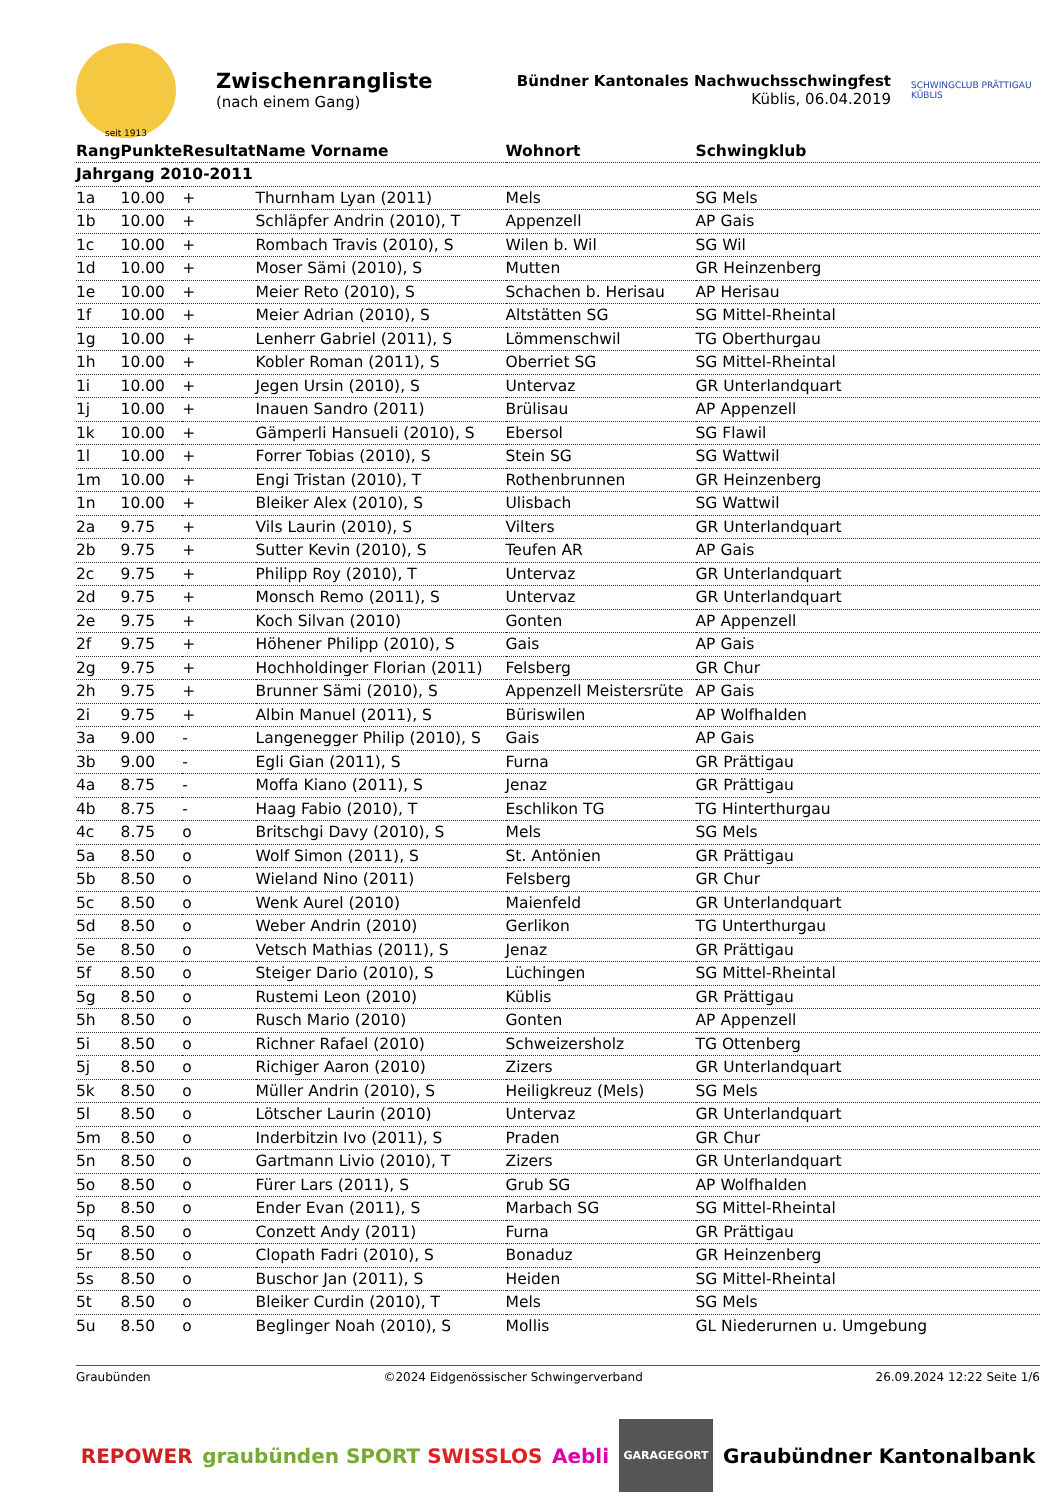seit 1913
Zwischenrangliste
(nach einem Gang)
Bündner Kantonales Nachwuchsschwingfest
Küblis, 06.04.2019
SCHWINGCLUB PRÄTTIGAU KÜBLIS
| Rang | Punkte | Resultat | Name Vorname | Wohnort | Schwingklub |
| --- | --- | --- | --- | --- | --- |
| Jahrgang 2010-2011 | | | | | |
| 1a | 10.00 | + | Thurnham Lyan (2011) | Mels | SG Mels |
| 1b | 10.00 | + | Schläpfer Andrin (2010), T | Appenzell | AP Gais |
| 1c | 10.00 | + | Rombach Travis (2010), S | Wilen b. Wil | SG Wil |
| 1d | 10.00 | + | Moser Sämi (2010), S | Mutten | GR Heinzenberg |
| 1e | 10.00 | + | Meier Reto (2010), S | Schachen b. Herisau | AP Herisau |
| 1f | 10.00 | + | Meier Adrian (2010), S | Altstätten SG | SG Mittel-Rheintal |
| 1g | 10.00 | + | Lenherr Gabriel (2011), S | Lömmenschwil | TG Oberthurgau |
| 1h | 10.00 | + | Kobler Roman (2011), S | Oberriet SG | SG Mittel-Rheintal |
| 1i | 10.00 | + | Jegen Ursin (2010), S | Untervaz | GR Unterlandquart |
| 1j | 10.00 | + | Inauen Sandro (2011) | Brülisau | AP Appenzell |
| 1k | 10.00 | + | Gämperli Hansueli (2010), S | Ebersol | SG Flawil |
| 1l | 10.00 | + | Forrer Tobias (2010), S | Stein SG | SG Wattwil |
| 1m | 10.00 | + | Engi Tristan (2010), T | Rothenbrunnen | GR Heinzenberg |
| 1n | 10.00 | + | Bleiker Alex (2010), S | Ulisbach | SG Wattwil |
| 2a | 9.75 | + | Vils Laurin (2010), S | Vilters | GR Unterlandquart |
| 2b | 9.75 | + | Sutter Kevin (2010), S | Teufen AR | AP Gais |
| 2c | 9.75 | + | Philipp Roy (2010), T | Untervaz | GR Unterlandquart |
| 2d | 9.75 | + | Monsch Remo (2011), S | Untervaz | GR Unterlandquart |
| 2e | 9.75 | + | Koch Silvan (2010) | Gonten | AP Appenzell |
| 2f | 9.75 | + | Höhener Philipp (2010), S | Gais | AP Gais |
| 2g | 9.75 | + | Hochholdinger Florian (2011) | Felsberg | GR Chur |
| 2h | 9.75 | + | Brunner Sämi (2010), S | Appenzell Meistersrüte | AP Gais |
| 2i | 9.75 | + | Albin Manuel (2011), S | Büriswilen | AP Wolfhalden |
| 3a | 9.00 | - | Langenegger Philip (2010), S | Gais | AP Gais |
| 3b | 9.00 | - | Egli Gian (2011), S | Furna | GR Prättigau |
| 4a | 8.75 | - | Moffa Kiano (2011), S | Jenaz | GR Prättigau |
| 4b | 8.75 | - | Haag Fabio (2010), T | Eschlikon TG | TG Hinterthurgau |
| 4c | 8.75 | o | Britschgi Davy (2010), S | Mels | SG Mels |
| 5a | 8.50 | o | Wolf Simon (2011), S | St. Antönien | GR Prättigau |
| 5b | 8.50 | o | Wieland Nino (2011) | Felsberg | GR Chur |
| 5c | 8.50 | o | Wenk Aurel (2010) | Maienfeld | GR Unterlandquart |
| 5d | 8.50 | o | Weber Andrin (2010) | Gerlikon | TG Unterthurgau |
| 5e | 8.50 | o | Vetsch Mathias (2011), S | Jenaz | GR Prättigau |
| 5f | 8.50 | o | Steiger Dario (2010), S | Lüchingen | SG Mittel-Rheintal |
| 5g | 8.50 | o | Rustemi Leon (2010) | Küblis | GR Prättigau |
| 5h | 8.50 | o | Rusch Mario (2010) | Gonten | AP Appenzell |
| 5i | 8.50 | o | Richner Rafael (2010) | Schweizersholz | TG Ottenberg |
| 5j | 8.50 | o | Richiger Aaron (2010) | Zizers | GR Unterlandquart |
| 5k | 8.50 | o | Müller Andrin (2010), S | Heiligkreuz (Mels) | SG Mels |
| 5l | 8.50 | o | Lötscher Laurin (2010) | Untervaz | GR Unterlandquart |
| 5m | 8.50 | o | Inderbitzin Ivo (2011), S | Praden | GR Chur |
| 5n | 8.50 | o | Gartmann Livio (2010), T | Zizers | GR Unterlandquart |
| 5o | 8.50 | o | Fürer Lars (2011), S | Grub SG | AP Wolfhalden |
| 5p | 8.50 | o | Ender Evan (2011), S | Marbach SG | SG Mittel-Rheintal |
| 5q | 8.50 | o | Conzett Andy (2011) | Furna | GR Prättigau |
| 5r | 8.50 | o | Clopath Fadri (2010), S | Bonaduz | GR Heinzenberg |
| 5s | 8.50 | o | Buschor Jan (2011), S | Heiden | SG Mittel-Rheintal |
| 5t | 8.50 | o | Bleiker Curdin (2010), T | Mels | SG Mels |
| 5u | 8.50 | o | Beglinger Noah (2010), S | Mollis | GL Niederurnen u. Umgebung |
Graubünden ©2024 Eidgenössischer Schwingerverband 26.09.2024 12:22 Seite 1/6
REPOWER graubünden SPORT SWISSLOS Aebli GARAGEGORT Graubündner Kantonalbank